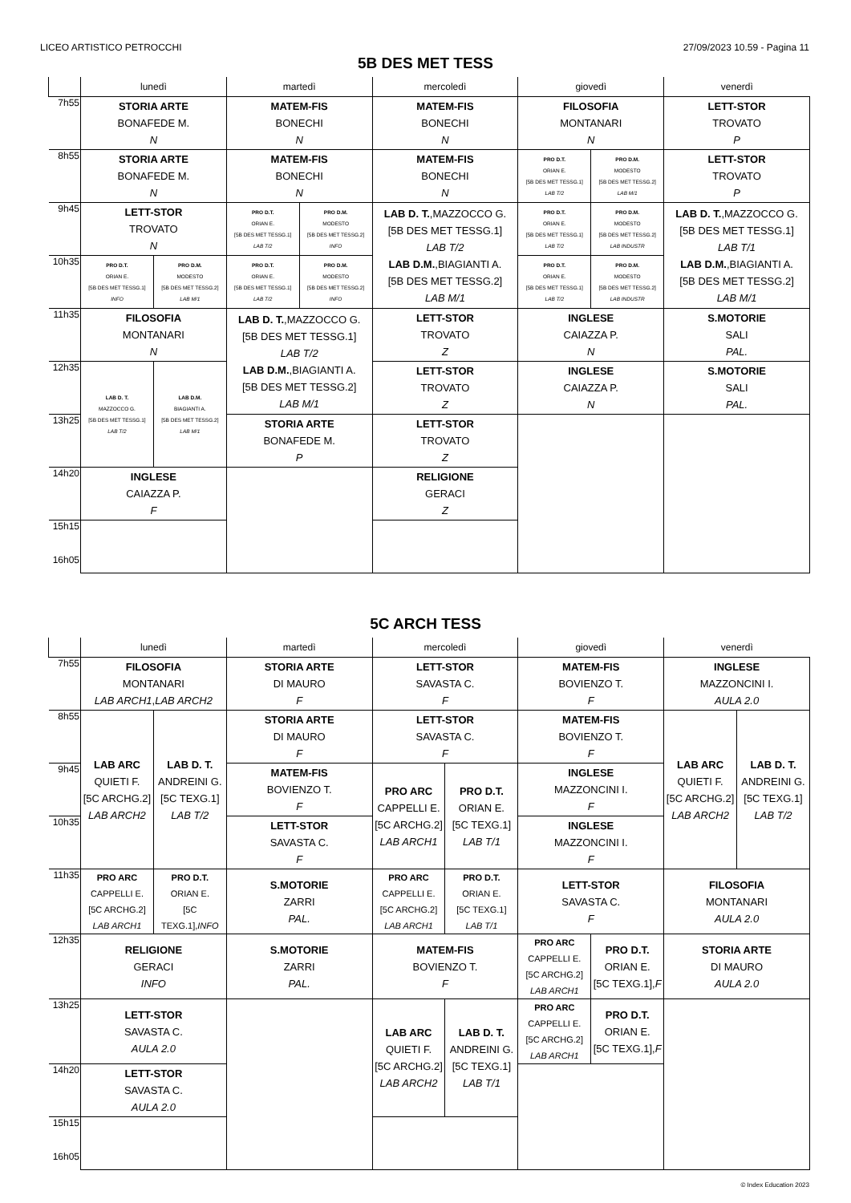LICEO ARTISTICO PETROCCHI 27/09/2023 10.59 - Pagina 11
5B DES MET TESS
| | lunedì | | martedì | | mercoledì | giovedì | | venerdì |
| --- | --- | --- | --- | --- | --- | --- | --- | --- |
| 7h55 | STORIA ARTE BONAFEDE M. N | | MATEM-FIS BONECHI N | | MATEM-FIS BONECHI N | FILOSOFIA MONTANARI N | | LETT-STOR TROVATO P |
| 8h55 | STORIA ARTE BONAFEDE M. N | | MATEM-FIS BONECHI N | | MATEM-FIS BONECHI N | PRO D.T. ORIAN E. [5B DES MET TESSG.1] LAB T/2 | PRO D.M. MODESTO [5B DES MET TESSG.2] LAB M/1 | LETT-STOR TROVATO P |
| 9h45 | LETT-STOR TROVATO N | | PRO D.T. ORIAN E. [5B DES MET TESSG.1] LAB T/2 | PRO D.M. MODESTO [5B DES MET TESSG.2] INFO | LAB D. T. ,MAZZOCCO G. [5B DES MET TESSG.1] LAB T/2 LAB D.M. ,BIAGIANTI A. [5B DES MET TESSG.2] LAB M/1 | PRO D.T. ORIAN E. [5B DES MET TESSG.1] LAB T/2 | PRO D.M. MODESTO [5B DES MET TESSG.2] LAB INDUSTR | LAB D. T. ,MAZZOCCO G. [5B DES MET TESSG.1] LAB T/1 LAB D.M. ,BIAGIANTI A. [5B DES MET TESSG.2] LAB M/1 |
| 10h35 | PRO D.T. ORIAN E. [5B DES MET TESSG.1] INFO | PRO D.M. MODESTO [5B DES MET TESSG.2] LAB M/1 | PRO D.T. ORIAN E. [5B DES MET TESSG.1] LAB T/2 | PRO D.M. MODESTO [5B DES MET TESSG.2] INFO | | PRO D.T. ORIAN E. [5B DES MET TESSG.1] LAB T/2 | PRO D.M. MODESTO [5B DES MET TESSG.2] LAB INDUSTR | |
| 11h35 | FILOSOFIA MONTANARI N | | LAB D. T. ,MAZZOCCO G. [5B DES MET TESSG.1] LAB T/2 LAB D.M. ,BIAGIANTI A. [5B DES MET TESSG.2] LAB M/1 | | LETT-STOR TROVATO Z | INGLESE CAIAZZA P. N | | S.MOTORIE SALI PAL. |
| 12h35 | LAB D. T. MAZZOCCO G. [5B DES MET TESSG.1] LAB T/2 | LAB D.M. BIAGIANTI A. [5B DES MET TESSG.2] LAB M/1 | | | LETT-STOR TROVATO Z | INGLESE CAIAZZA P. N | | S.MOTORIE SALI PAL. |
| 13h25 | | | STORIA ARTE BONAFEDE M. P | | LETT-STOR TROVATO Z | | | |
| 14h20 | INGLESE CAIAZZA P. F | | | | RELIGIONE GERACI Z | | | |
| 15h15 16h05 | | | | | | | | |
5C ARCH TESS
| | lunedì | | martedì | mercoledì | | giovedì | | venerdì | |
| --- | --- | --- | --- | --- | --- | --- | --- | --- | --- |
| 7h55 | FILOSOFIA MONTANARI LAB ARCH1 , LAB ARCH2 | | STORIA ARTE DI MAURO F | LETT-STOR SAVASTA C. F | | MATEM-FIS BOVIENZO T. F | | INGLESE MAZZONCINI I. AULA 2.0 | |
| 8h55 | LAB ARC QUIETI F. [5C ARCHG.2] LAB ARCH2 | LAB D. T. ANDREINI G. [5C TEXG.1] LAB T/2 | STORIA ARTE DI MAURO F | LETT-STOR SAVASTA C. F | | MATEM-FIS BOVIENZO T. F | | LAB ARC QUIETI F. [5C ARCHG.2] LAB ARCH2 | LAB D. T. ANDREINI G. [5C TEXG.1] LAB T/2 |
| 9h45 | | | MATEM-FIS BOVIENZO T. F | PRO ARC CAPPELLI E. [5C ARCHG.2] LAB ARCH1 | PRO D.T. ORIAN E. [5C TEXG.1] LAB T/1 | INGLESE MAZZONCINI I. F | | | |
| 10h35 | | | LETT-STOR SAVASTA C. F | | | INGLESE MAZZONCINI I. F | | | |
| 11h35 | PRO ARC CAPPELLI E. [5C ARCHG.2] LAB ARCH1 | PRO D.T. ORIAN E. [5C TEXG.1], INFO | S.MOTORIE ZARRI PAL. | PRO ARC CAPPELLI E. [5C ARCHG.2] LAB ARCH1 | PRO D.T. ORIAN E. [5C TEXG.1] LAB T/1 | LETT-STOR SAVASTA C. F | | FILOSOFIA MONTANARI AULA 2.0 | |
| 12h35 | RELIGIONE GERACI INFO | | S.MOTORIE ZARRI PAL. | MATEM-FIS BOVIENZO T. F | | PRO ARC CAPPELLI E. [5C ARCHG.2] LAB ARCH1 | PRO D.T. ORIAN E. [5C TEXG.1], F | STORIA ARTE DI MAURO AULA 2.0 | |
| 13h25 | LETT-STOR SAVASTA C. AULA 2.0 | | | LAB ARC QUIETI F. [5C ARCHG.2] LAB ARCH2 | LAB D. T. ANDREINI G. [5C TEXG.1] LAB T/1 | PRO ARC CAPPELLI E. [5C ARCHG.2] LAB ARCH1 | PRO D.T. ORIAN E. [5C TEXG.1], F | | |
| 14h20 | LETT-STOR SAVASTA C. AULA 2.0 | | | | | | | | |
| 15h15 16h05 | | | | | | | | | |
© Index Education 2023